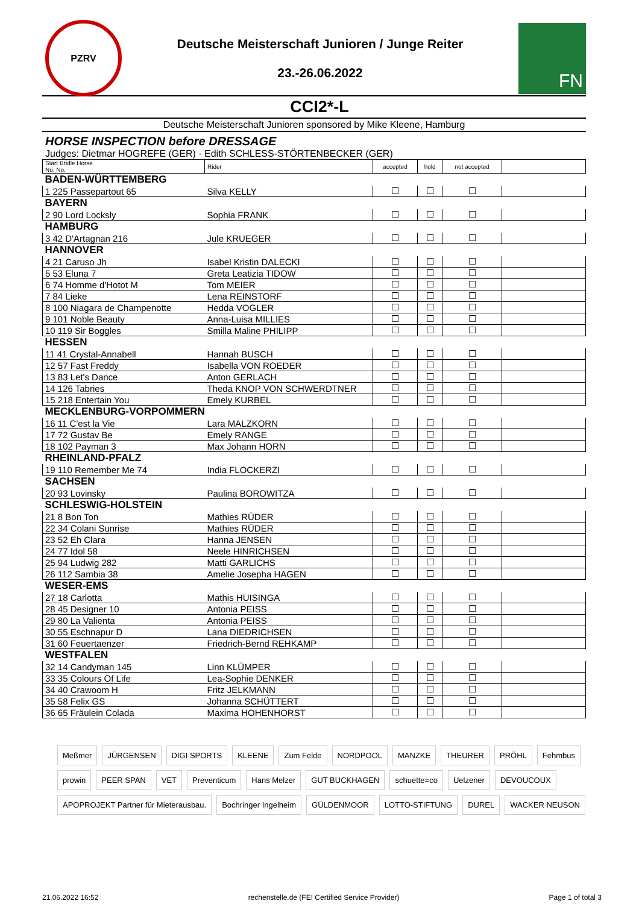PZRV
Deutsche Meisterschaft Junioren / Junge Reiter
23.-26.06.2022
FN
CCI2*-L
Deutsche Meisterschaft Junioren sponsored by Mike Kleene, Hamburg
HORSE INSPECTION before DRESSAGE
Judges: Dietmar HOGREFE (GER) · Edith SCHLESS-STÖRTENBECKER (GER)
| Start Bridle Horse No. No. | Rider | accepted | hold | not accepted | |
| --- | --- | --- | --- | --- | --- |
| BADEN-WÜRTTEMBERG | | | | | |
| 1 225 Passepartout 65 | Silva KELLY | ☐ | ☐ | ☐ | |
| BAYERN | | | | | |
| 2 90 Lord Locksly | Sophia FRANK | ☐ | ☐ | ☐ | |
| HAMBURG | | | | | |
| 3 42 D'Artagnan 216 | Jule KRUEGER | ☐ | ☐ | ☐ | |
| HANNOVER | | | | | |
| 4 21 Caruso Jh | Isabel Kristin DALECKI | ☐ | ☐ | ☐ | |
| 5 53 Eluna 7 | Greta Leatizia TIDOW | ☐ | ☐ | ☐ | |
| 6 74 Homme d'Hotot M | Tom MEIER | ☐ | ☐ | ☐ | |
| 7 84 Lieke | Lena REINSTORF | ☐ | ☐ | ☐ | |
| 8 100 Niagara de Champenotte | Hedda VOGLER | ☐ | ☐ | ☐ | |
| 9 101 Noble Beauty | Anna-Luisa MILLIES | ☐ | ☐ | ☐ | |
| 10 119 Sir Boggles | Smilla Maline PHILIPP | ☐ | ☐ | ☐ | |
| HESSEN | | | | | |
| 11 41 Crystal-Annabell | Hannah BUSCH | ☐ | ☐ | ☐ | |
| 12 57 Fast Freddy | Isabella VON ROEDER | ☐ | ☐ | ☐ | |
| 13 83 Let's Dance | Anton GERLACH | ☐ | ☐ | ☐ | |
| 14 126 Tabries | Theda KNOP VON SCHWERDTNER | ☐ | ☐ | ☐ | |
| 15 218 Entertain You | Emely KURBEL | ☐ | ☐ | ☐ | |
| MECKLENBURG-VORPOMMERN | | | | | |
| 16 11 C'est la Vie | Lara MALZKORN | ☐ | ☐ | ☐ | |
| 17 72 Gustav Be | Emely RANGE | ☐ | ☐ | ☐ | |
| 18 102 Payman 3 | Max Johann HORN | ☐ | ☐ | ☐ | |
| RHEINLAND-PFALZ | | | | | |
| 19 110 Remember Me 74 | India FLOCKERZI | ☐ | ☐ | ☐ | |
| SACHSEN | | | | | |
| 20 93 Lovinsky | Paulina BOROWITZA | ☐ | ☐ | ☐ | |
| SCHLESWIG-HOLSTEIN | | | | | |
| 21 8 Bon Ton | Mathies RÜDER | ☐ | ☐ | ☐ | |
| 22 34 Colani Sunrise | Mathies RÜDER | ☐ | ☐ | ☐ | |
| 23 52 Eh Clara | Hanna JENSEN | ☐ | ☐ | ☐ | |
| 24 77 Idol 58 | Neele HINRICHSEN | ☐ | ☐ | ☐ | |
| 25 94 Ludwig 282 | Matti GARLICHS | ☐ | ☐ | ☐ | |
| 26 112 Sambia 38 | Amelie Josepha HAGEN | ☐ | ☐ | ☐ | |
| WESER-EMS | | | | | |
| 27 18 Carlotta | Mathis HUISINGA | ☐ | ☐ | ☐ | |
| 28 45 Designer 10 | Antonia PEISS | ☐ | ☐ | ☐ | |
| 29 80 La Valienta | Antonia PEISS | ☐ | ☐ | ☐ | |
| 30 55 Eschnapur D | Lana DIEDRICHSEN | ☐ | ☐ | ☐ | |
| 31 60 Feuertaenzer | Friedrich-Bernd REHKAMP | ☐ | ☐ | ☐ | |
| WESTFALEN | | | | | |
| 32 14 Candyman 145 | Linn KLÜMPER | ☐ | ☐ | ☐ | |
| 33 35 Colours Of Life | Lea-Sophie DENKER | ☐ | ☐ | ☐ | |
| 34 40 Crawoom H | Fritz JELKMANN | ☐ | ☐ | ☐ | |
| 35 58 Felix GS | Johanna SCHÜTTERT | ☐ | ☐ | ☐ | |
| 36 65 Fräulein Colada | Maxima HOHENHORST | ☐ | ☐ | ☐ | |
Meßmer JÜRGENSEN DIGI SPORTS KLEENE Zum Felde NORDPOOL MANZKE THEURER PRÖHL Fehmbus prowin PEER SPAN VET Preventicum Hans Melzer GUT BUCKHAGEN schuette=co Uelzener DEVOUCOUX APOPROJEKT Partner für Mieterausbau. Bochringer Ingelheim GÜLDENMOOR LOTTO-STIFTUNG DUREL WACKER NEUSON
21.06.2022 16:52 rechenstelle.de (FEI Certified Service Provider) Page 1 of total 3